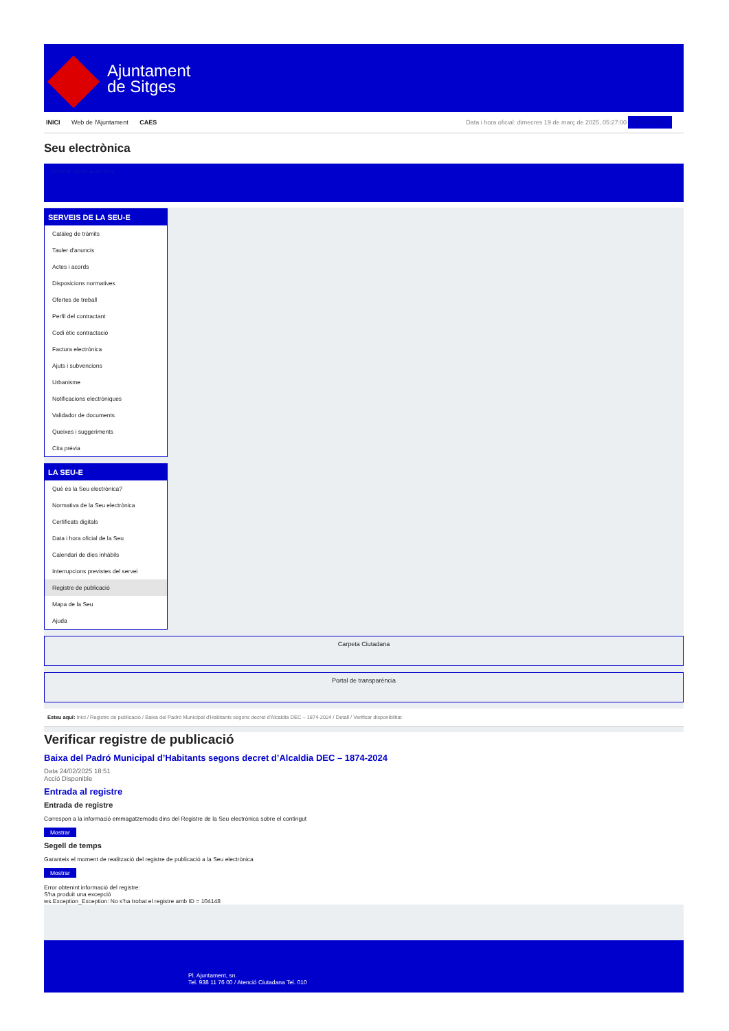Ajuntament
de Sitges
INICI Web de l'Ajuntament CAES
Data i hora oficial: dimecres 19 de març de 2025, 05:27:00 Sincronitzar
Seu electrònica
Obtenir còpia autèntica
SERVEIS DE LA SEU-E
Catàleg de tràmits
Tauler d'anuncis
Actes i acords
Disposicions normatives
Ofertes de treball
Perfil del contractant
Codi ètic contractació
Factura electrònica
Ajuts i subvencions
Urbanisme
Notificacions electròniques
Validador de documents
Queixes i suggeriments
Cita prèvia
LA SEU-E
Què és la Seu electrònica?
Normativa de la Seu electrònica
Certificats digitals
Data i hora oficial de la Seu
Calendari de dies inhàbils
Interrupcions previstes del servei
Registre de publicació
Mapa de la Seu
Ajuda
Carpeta Ciutadana
Portal de transparència
Esteu aquí: Inici / Registre de publicació / Baixa del Padró Municipal d'Habitants segons decret d'Alcaldia DEC – 1874-2024 / Detall / Verificar disponibilitat
Verificar registre de publicació
Baixa del Padró Municipal d’Habitants segons decret d’Alcaldia DEC – 1874-2024
Data 24/02/2025 18:51
Acció Disponible
Entrada al registre
Entrada de registre
Correspon a la informació emmagatzemada dins del Registre de la Seu electrònica sobre el contingut
Mostrar
Segell de temps
Garanteix el moment de realització del registre de publicació a la Seu electrònica
Mostrar
Error obtenint informació del registre:
S'ha produit una excepció
ws.Exception_Exception: No s'ha trobat el registre amb ID = 104148
Pl. Ajuntament, sn.
Tel. 938 11 76 00 / Atenció Ciutadana Tel. 010